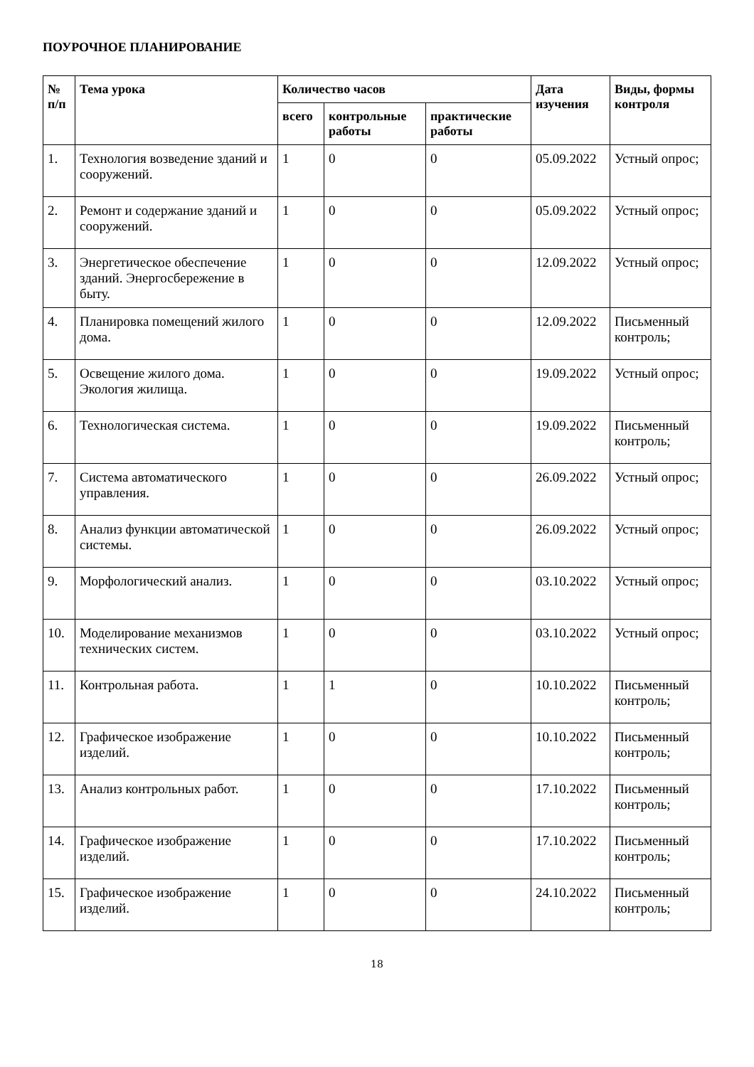ПОУРОЧНОЕ ПЛАНИРОВАНИЕ
| № п/п | Тема урока | Количество часов | | | Дата изучения | Виды, формы контроля |
| --- | --- | --- | --- | --- | --- | --- |
| | | всего | контрольные работы | практические работы | | |
| 1. | Технология возведение зданий и сооружений. | 1 | 0 | 0 | 05.09.2022 | Устный опрос; |
| 2. | Ремонт и содержание зданий и сооружений. | 1 | 0 | 0 | 05.09.2022 | Устный опрос; |
| 3. | Энергетическое обеспечение зданий. Энергосбережение в быту. | 1 | 0 | 0 | 12.09.2022 | Устный опрос; |
| 4. | Планировка помещений жилого дома. | 1 | 0 | 0 | 12.09.2022 | Письменный контроль; |
| 5. | Освещение жилого дома. Экология жилища. | 1 | 0 | 0 | 19.09.2022 | Устный опрос; |
| 6. | Технологическая система. | 1 | 0 | 0 | 19.09.2022 | Письменный контроль; |
| 7. | Система автоматического управления. | 1 | 0 | 0 | 26.09.2022 | Устный опрос; |
| 8. | Анализ функции автоматической системы. | 1 | 0 | 0 | 26.09.2022 | Устный опрос; |
| 9. | Морфологический анализ. | 1 | 0 | 0 | 03.10.2022 | Устный опрос; |
| 10. | Моделирование механизмов технических систем. | 1 | 0 | 0 | 03.10.2022 | Устный опрос; |
| 11. | Контрольная работа. | 1 | 1 | 0 | 10.10.2022 | Письменный контроль; |
| 12. | Графическое изображение изделий. | 1 | 0 | 0 | 10.10.2022 | Письменный контроль; |
| 13. | Анализ контрольных работ. | 1 | 0 | 0 | 17.10.2022 | Письменный контроль; |
| 14. | Графическое изображение изделий. | 1 | 0 | 0 | 17.10.2022 | Письменный контроль; |
| 15. | Графическое изображение изделий. | 1 | 0 | 0 | 24.10.2022 | Письменный контроль; |
18